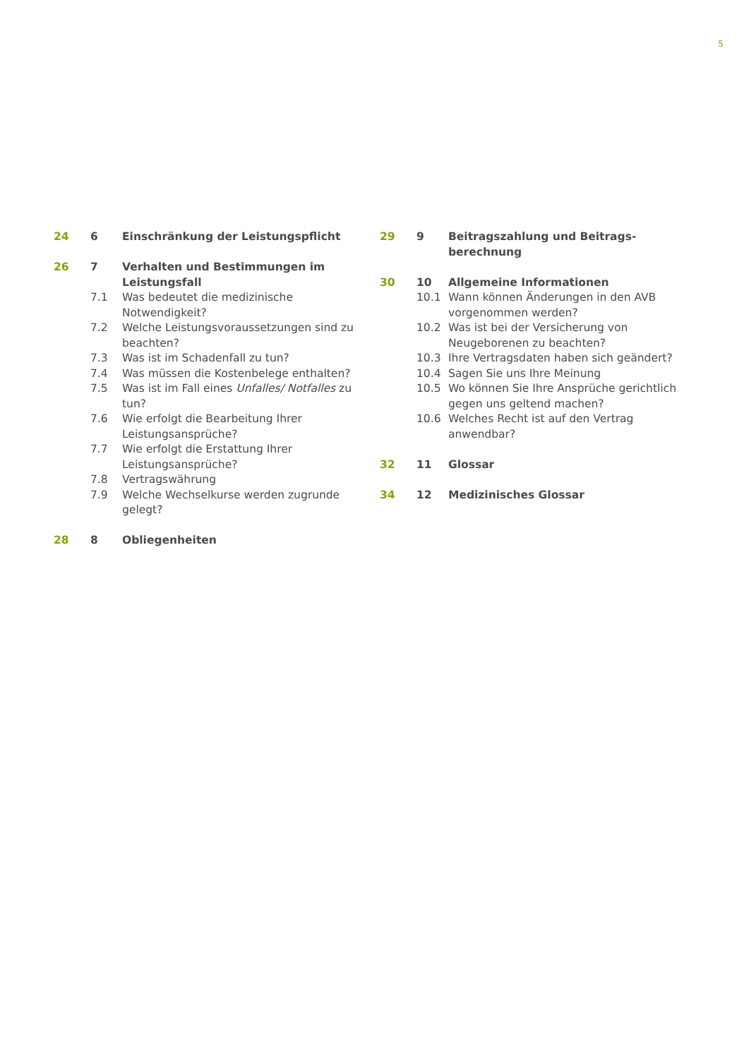5
24 6 Einschränkung der Leistungspflicht
26 7 Verhalten und Bestimmungen im Leistungsfall
7.1 Was bedeutet die medizinische Notwendigkeit?
7.2 Welche Leistungsvoraussetzungen sind zu beachten?
7.3 Was ist im Schadenfall zu tun?
7.4 Was müssen die Kostenbelege enthalten?
7.5 Was ist im Fall eines Unfalles/ Notfalles zu tun?
7.6 Wie erfolgt die Bearbeitung Ihrer Leistungsansprüche?
7.7 Wie erfolgt die Erstattung Ihrer Leistungsansprüche?
7.8 Vertragswährung
7.9 Welche Wechselkurse werden zugrunde gelegt?
28 8 Obliegenheiten
29 9 Beitragszahlung und Beitrags-berechnung
30 10 Allgemeine Informationen
10.1 Wann können Änderungen in den AVB vorgenommen werden?
10.2 Was ist bei der Versicherung von Neugeborenen zu beachten?
10.3 Ihre Vertragsdaten haben sich geändert?
10.4 Sagen Sie uns Ihre Meinung
10.5 Wo können Sie Ihre Ansprüche gerichtlich gegen uns geltend machen?
10.6 Welches Recht ist auf den Vertrag anwendbar?
32 11 Glossar
34 12 Medizinisches Glossar